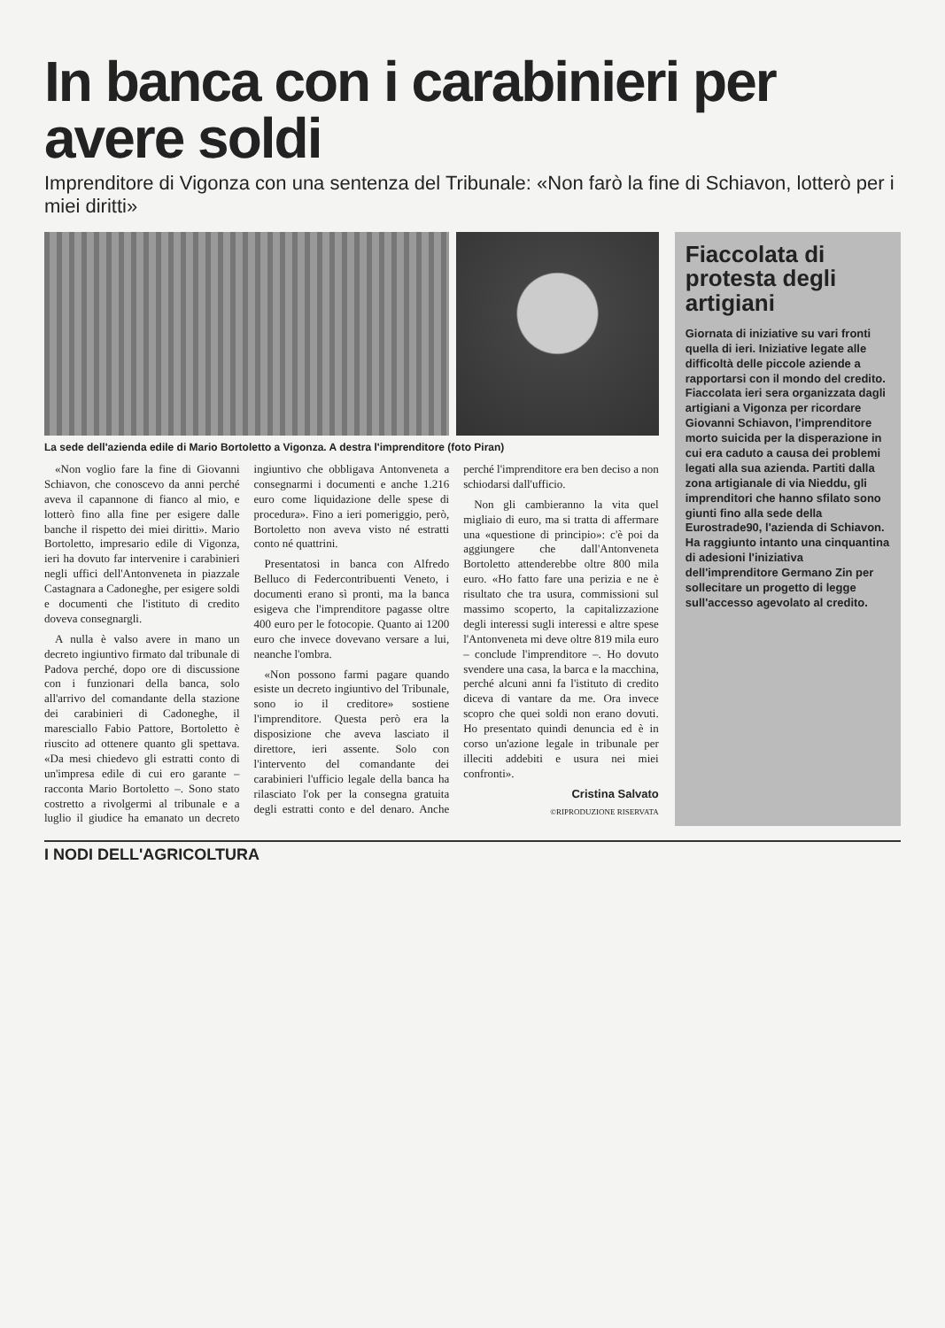In banca con i carabinieri per avere soldi
Imprenditore di Vigonza con una sentenza del Tribunale: «Non farò la fine di Schiavon, lotterò per i miei diritti»
La sede dell'azienda edile di Mario Bortoletto a Vigonza. A destra l'imprenditore (foto Piran)
«Non voglio fare la fine di Giovanni Schiavon, che conoscevo da anni perché aveva il capannone di fianco al mio, e lotterò fino alla fine per esigere dalle banche il rispetto dei miei diritti». Mario Bortoletto, impresario edile di Vigonza, ieri ha dovuto far intervenire i carabinieri negli uffici dell'Antonveneta in piazzale Castagnara a Cadoneghe, per esigere soldi e documenti che l'istituto di credito doveva consegnargli.
A nulla è valso avere in mano un decreto ingiuntivo firmato dal tribunale di Padova perché, dopo ore di discussione con i funzionari della banca, solo all'arrivo del comandante della stazione dei carabinieri di Cadoneghe, il maresciallo Fabio Pattore, Bortoletto è riuscito ad ottenere quanto gli spettava. «Da mesi chiedevo gli estratti conto di un'impresa edile di cui ero garante – racconta Mario Bortoletto –. Sono stato costretto a rivolgermi al tribunale e a luglio il giudice ha emanato un decreto ingiuntivo che obbligava Antonveneta a consegnarmi i documenti e anche 1.216 euro come liquidazione delle spese di procedura». Fino a ieri pomeriggio, però, Bortoletto non aveva visto né estratti conto né quattrini.
Presentatosi in banca con Alfredo Belluco di Federcontribuenti Veneto, i documenti erano sì pronti, ma la banca esigeva che l'imprenditore pagasse oltre 400 euro per le fotocopie. Quanto ai 1200 euro che invece dovevano versare a lui, neanche l'ombra.
«Non possono farmi pagare quando esiste un decreto ingiuntivo del Tribunale, sono io il creditore» sostiene l'imprenditore. Questa però era la disposizione che aveva lasciato il direttore, ieri assente. Solo con l'intervento del comandante dei carabinieri l'ufficio legale della banca ha rilasciato l'ok per la consegna gratuita degli estratti conto e del denaro. Anche perché l'imprenditore era ben deciso a non schiodarsi dall'ufficio.
Non gli cambieranno la vita quel migliaio di euro, ma si tratta di affermare una «questione di principio»: c'è poi da aggiungere che dall'Antonveneta Bortoletto attenderebbe oltre 800 mila euro. «Ho fatto fare una perizia e ne è risultato che tra usura, commissioni sul massimo scoperto, la capitalizzazione degli interessi sugli interessi e altre spese l'Antonveneta mi deve oltre 819 mila euro – conclude l'imprenditore –. Ho dovuto svendere una casa, la barca e la macchina, perché alcuni anni fa l'istituto di credito diceva di vantare da me. Ora invece scopro che quei soldi non erano dovuti. Ho presentato quindi denuncia ed è in corso un'azione legale in tribunale per illeciti addebiti e usura nei miei confronti».
Cristina Salvato
©RIPRODUZIONE RISERVATA
Fiaccolata di protesta degli artigiani
Giornata di iniziative su vari fronti quella di ieri. Iniziative legate alle difficoltà delle piccole aziende a rapportarsi con il mondo del credito. Fiaccolata ieri sera organizzata dagli artigiani a Vigonza per ricordare Giovanni Schiavon, l'imprenditore morto suicida per la disperazione in cui era caduto a causa dei problemi legati alla sua azienda. Partiti dalla zona artigianale di via Nieddu, gli imprenditori che hanno sfilato sono giunti fino alla sede della Eurostrade90, l'azienda di Schiavon. Ha raggiunto intanto una cinquantina di adesioni l'iniziativa dell'imprenditore Germano Zin per sollecitare un progetto di legge sull'accesso agevolato al credito.
I NODI DELL'AGRICOLTURA